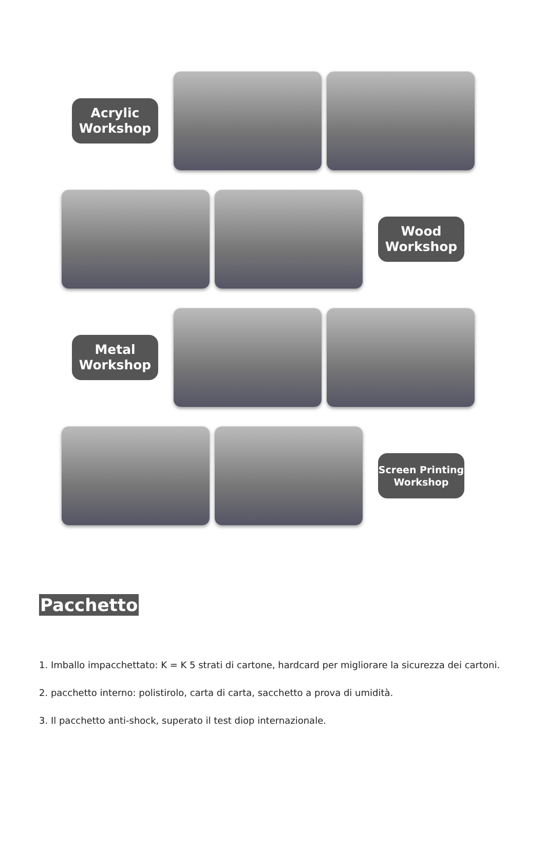Acrylic Workshop
Wood Workshop
Metal Workshop
Screen Printing Workshop
Pacchetto
1. Imballo impacchettato: K = K 5 strati di cartone, hardcard per migliorare la sicurezza dei cartoni.
2. pacchetto interno: polistirolo, carta di carta, sacchetto a prova di umidità.
3. Il pacchetto anti-shock, superato il test diop internazionale.